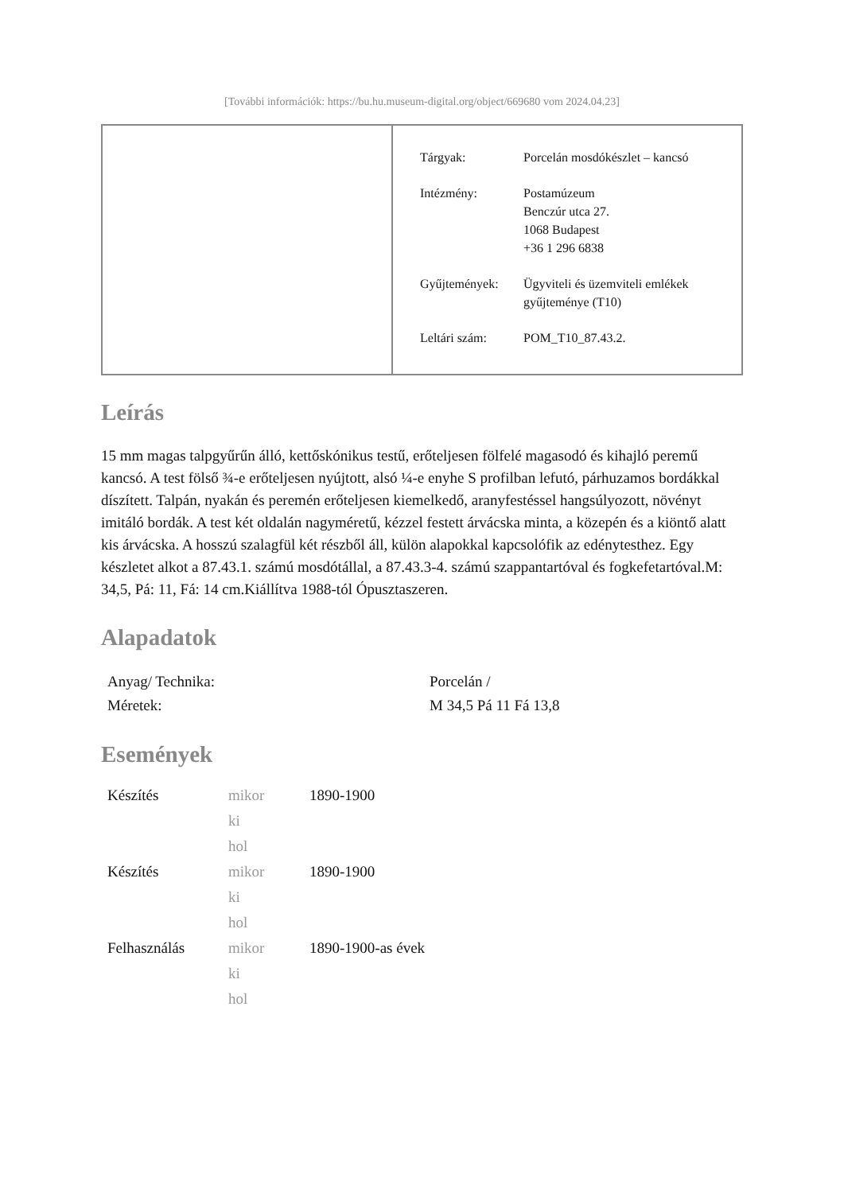[További információk: https://bu.hu.museum-digital.org/object/669680 vom 2024.04.23]
| Tárgyak: | Porcelán mosdókészlet – kancsó |
| Intézmény: | Postamúzeum Benczúr utca 27. 1068 Budapest +36 1 296 6838 |
| Gyűjtemények: | Ügyviteli és üzemviteli emlékek gyűjteménye (T10) |
| Leltári szám: | POM_T10_87.43.2. |
Leírás
15 mm magas talpgyűrűn álló, kettőskónikus testű, erőteljesen fölfelé magasodó és kihajló peremű kancsó. A test fölső ¾-e erőteljesen nyújtott, alsó ¼-e enyhe S profilban lefutó, párhuzamos bordákkal díszített. Talpán, nyakán és peremén erőteljesen kiemelkedő, aranyfestéssel hangsúlyozott, növényt imitáló bordák. A test két oldalán nagyméretű, kézzel festett árvácska minta, a közepén és a kiöntő alatt kis árvácska. A hosszú szalagfül két részből áll, külön alapokkal kapcsolófik az edénytesthez. Egy készletet alkot a 87.43.1. számú mosdótállal, a 87.43.3-4. számú szappantartóval és fogkefetartóval.M: 34,5, Pá: 11, Fá: 14 cm.Kiállítva 1988-tól Ópusztaszeren.
Alapadatok
| Anyag/ Technika: | Porcelán / |
| Méretek: | M 34,5 Pá 11 Fá 13,8 |
Események
| Készítés | mikor | 1890-1900 |
| | ki | |
| | hol | |
| Készítés | mikor | 1890-1900 |
| | ki | |
| | hol | |
| Felhasználás | mikor | 1890-1900-as évek |
| | ki | |
| | hol | |